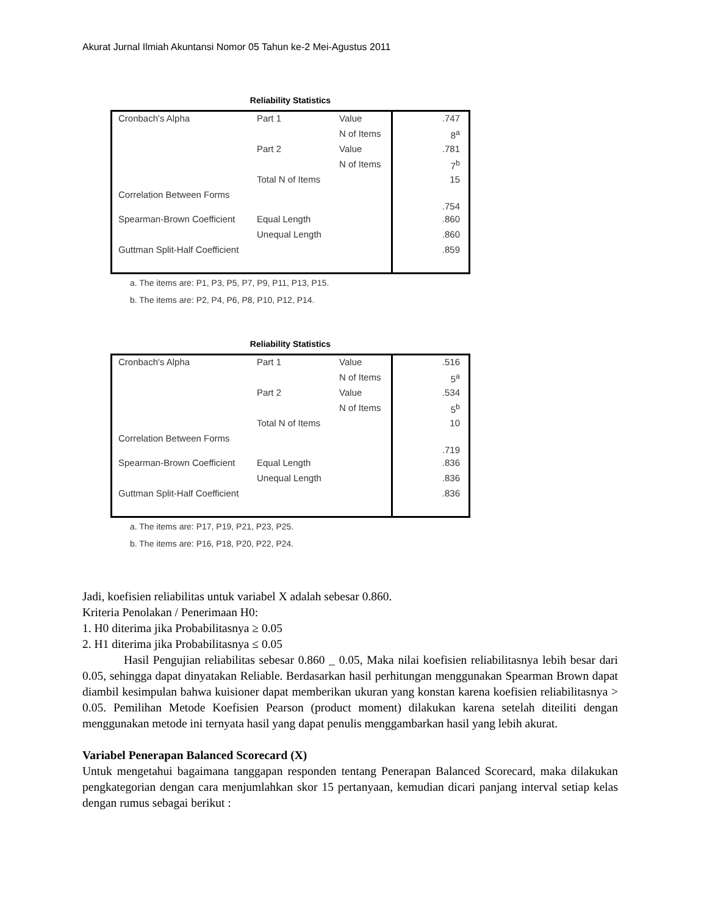Akurat Jurnal Ilmiah Akuntansi Nomor 05 Tahun ke-2 Mei-Agustus 2011
Reliability Statistics
| Cronbach's Alpha | Part 1 | Value | .747 |
| | | N of Items | 8<sup>a</sup> |
| | Part 2 | Value | .781 |
| | | N of Items | 7<sup>b</sup> |
| | Total N of Items | | 15 |
| Correlation Between Forms | | | .754 |
| Spearman-Brown Coefficient | Equal Length | | .860 |
| | Unequal Length | | .860 |
| Guttman Split-Half Coefficient | | | .859 |
a. The items are: P1, P3, P5, P7, P9, P11, P13, P15.
b. The items are: P2, P4, P6, P8, P10, P12, P14.
Reliability Statistics
| Cronbach's Alpha | Part 1 | Value | .516 |
| | | N of Items | 5<sup>a</sup> |
| | Part 2 | Value | .534 |
| | | N of Items | 5<sup>b</sup> |
| | Total N of Items | | 10 |
| Correlation Between Forms | | | .719 |
| Spearman-Brown Coefficient | Equal Length | | .836 |
| | Unequal Length | | .836 |
| Guttman Split-Half Coefficient | | | .836 |
a. The items are: P17, P19, P21, P23, P25.
b. The items are: P16, P18, P20, P22, P24.
Jadi, koefisien reliabilitas untuk variabel X adalah sebesar 0.860.
Kriteria Penolakan / Penerimaan H0:
1. H0 diterima jika Probabilitasnya ≥ 0.05
2. H1 diterima jika Probabilitasnya ≤ 0.05
Hasil Pengujian reliabilitas sebesar 0.860 _ 0.05, Maka nilai koefisien reliabilitasnya lebih besar dari 0.05, sehingga dapat dinyatakan Reliable. Berdasarkan hasil perhitungan menggunakan Spearman Brown dapat diambil kesimpulan bahwa kuisioner dapat memberikan ukuran yang konstan karena koefisien reliabilitasnya > 0.05. Pemilihan Metode Koefisien Pearson (product moment) dilakukan karena setelah diteiliti dengan menggunakan metode ini ternyata hasil yang dapat penulis menggambarkan hasil yang lebih akurat.
Variabel Penerapan Balanced Scorecard (X)
Untuk mengetahui bagaimana tanggapan responden tentang Penerapan Balanced Scorecard, maka dilakukan pengkategorian dengan cara menjumlahkan skor 15 pertanyaan, kemudian dicari panjang interval setiap kelas dengan rumus sebagai berikut :